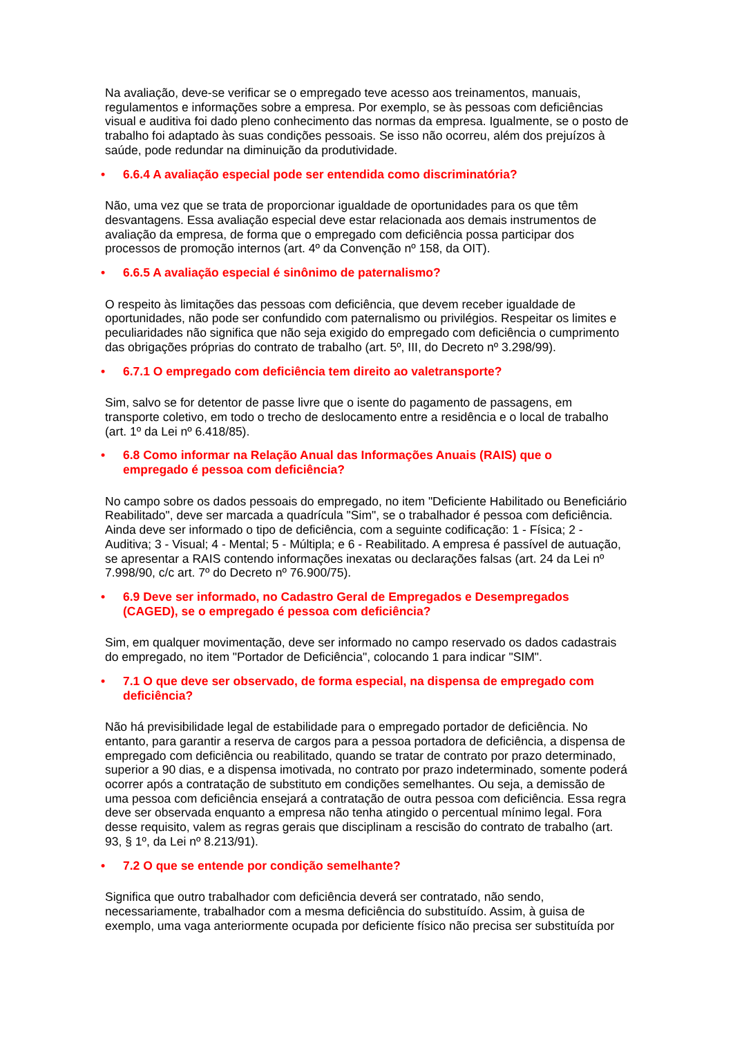Na avaliação, deve-se verificar se o empregado teve acesso aos treinamentos, manuais, regulamentos e informações sobre a empresa. Por exemplo, se às pessoas com deficiências visual e auditiva foi dado pleno conhecimento das normas da empresa. Igualmente, se o posto de trabalho foi adaptado às suas condições pessoais. Se isso não ocorreu, além dos prejuízos à saúde, pode redundar na diminuição da produtividade.
• 6.6.4 A avaliação especial pode ser entendida como discriminatória?
Não, uma vez que se trata de proporcionar igualdade de oportunidades para os que têm desvantagens. Essa avaliação especial deve estar relacionada aos demais instrumentos de avaliação da empresa, de forma que o empregado com deficiência possa participar dos processos de promoção internos (art. 4º da Convenção nº 158, da OIT).
• 6.6.5 A avaliação especial é sinônimo de paternalismo?
O respeito às limitações das pessoas com deficiência, que devem receber igualdade de oportunidades, não pode ser confundido com paternalismo ou privilégios. Respeitar os limites e peculiaridades não significa que não seja exigido do empregado com deficiência o cumprimento das obrigações próprias do contrato de trabalho (art. 5º, III, do Decreto nº 3.298/99).
• 6.7.1 O empregado com deficiência tem direito ao valetransporte?
Sim, salvo se for detentor de passe livre que o isente do pagamento de passagens, em transporte coletivo, em todo o trecho de deslocamento entre a residência e o local de trabalho (art. 1º da Lei nº 6.418/85).
• 6.8 Como informar na Relação Anual das Informações Anuais (RAIS) que o
empregado é pessoa com deficiência?
No campo sobre os dados pessoais do empregado, no item "Deficiente Habilitado ou Beneficiário Reabilitado", deve ser marcada a quadrícula "Sim", se o trabalhador é pessoa com deficiência. Ainda deve ser informado o tipo de deficiência, com a seguinte codificação: 1 - Física; 2 - Auditiva; 3 - Visual; 4 - Mental; 5 - Múltipla; e 6 - Reabilitado. A empresa é passível de autuação, se apresentar a RAIS contendo informações inexatas ou declarações falsas (art. 24 da Lei nº 7.998/90, c/c art. 7º do Decreto nº 76.900/75).
• 6.9 Deve ser informado, no Cadastro Geral de Empregados e Desempregados
(CAGED), se o empregado é pessoa com deficiência?
Sim, em qualquer movimentação, deve ser informado no campo reservado os dados cadastrais do empregado, no item "Portador de Deficiência", colocando 1 para indicar "SIM".
• 7.1 O que deve ser observado, de forma especial, na dispensa de empregado com
deficiência?
Não há previsibilidade legal de estabilidade para o empregado portador de deficiência. No entanto, para garantir a reserva de cargos para a pessoa portadora de deficiência, a dispensa de empregado com deficiência ou reabilitado, quando se tratar de contrato por prazo determinado, superior a 90 dias, e a dispensa imotivada, no contrato por prazo indeterminado, somente poderá ocorrer após a contratação de substituto em condições semelhantes. Ou seja, a demissão de uma pessoa com deficiência ensejará a contratação de outra pessoa com deficiência. Essa regra deve ser observada enquanto a empresa não tenha atingido o percentual mínimo legal. Fora desse requisito, valem as regras gerais que disciplinam a rescisão do contrato de trabalho (art. 93, § 1º, da Lei nº 8.213/91).
• 7.2 O que se entende por condição semelhante?
Significa que outro trabalhador com deficiência deverá ser contratado, não sendo, necessariamente, trabalhador com a mesma deficiência do substituído. Assim, à guisa de exemplo, uma vaga anteriormente ocupada por deficiente físico não precisa ser substituída por